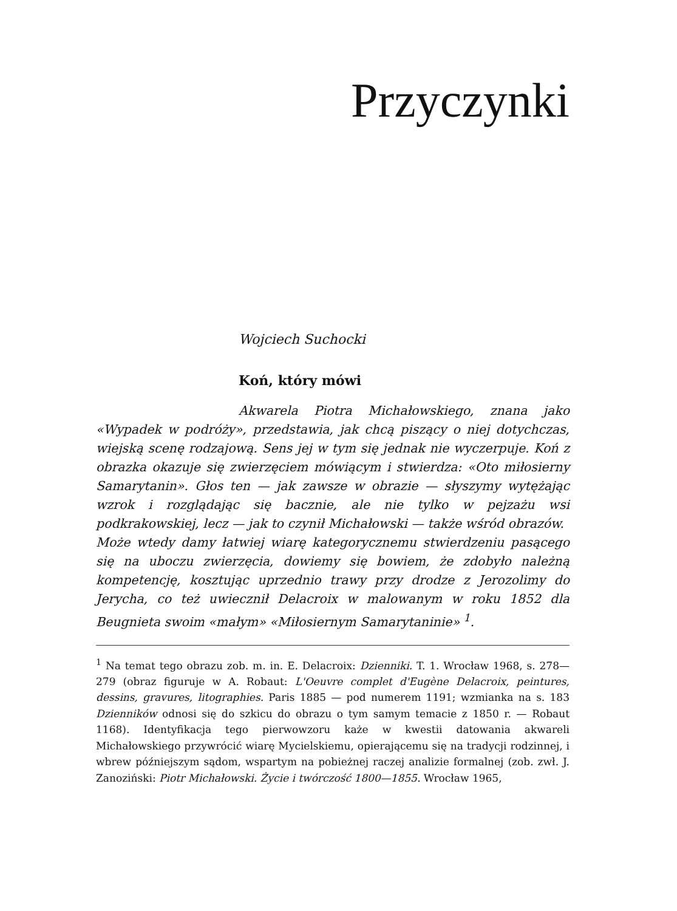Przyczynki
Wojciech Suchocki
Koń, który mówi
Akwarela Piotra Michałowskiego, znana jako «Wypadek w podróży», przedstawia, jak chcą piszący o niej dotychczas, wiejską scenę rodzajową. Sens jej w tym się jednak nie wyczerpuje. Koń z obrazka okazuje się zwierzęciem mówiącym i stwierdza: «Oto miłosierny Samarytanin». Głos ten — jak zawsze w obrazie — słyszymy wytężając wzrok i rozglądając się bacznie, ale nie tylko w pejzażu wsi podkrakowskiej, lecz — jak to czynił Michałowski — także wśród obrazów.
Może wtedy damy łatwiej wiarę kategorycznemu stwierdzeniu pasącego się na uboczu zwierzęcia, dowiemy się bowiem, że zdobyło należną kompetencję, kosztując uprzednio trawy przy drodze z Jerozolimy do Jerycha, co też uwiecznił Delacroix w malowanym w roku 1852 dla Beugnieta swoim «małym» «Miłosiernym Samarytaninie» <sup>1</sup>.
<sup>1</sup> Na temat tego obrazu zob. m. in. E. Delacroix: Dzienniki. T. 1. Wrocław 1968, s. 278—279 (obraz figuruje w A. Robaut: L'Oeuvre complet d'Eugène Delacroix, peintures, dessins, gravures, litographies. Paris 1885 — pod numerem 1191; wzmianka na s. 183 Dzienników odnosi się do szkicu do obrazu o tym samym temacie z 1850 r. — Robaut 1168). Identyfikacja tego pierwowzoru każe w kwestii datowania akwareli Michałowskiego przywrócić wiarę Mycielskiemu, opierającemu się na tradycji rodzinnej, i wbrew późniejszym sądom, wspartym na pobieżnej raczej analizie formalnej (zob. zwł. J. Zanoziński: Piotr Michałowski. Życie i twórczość 1800—1855. Wrocław 1965,